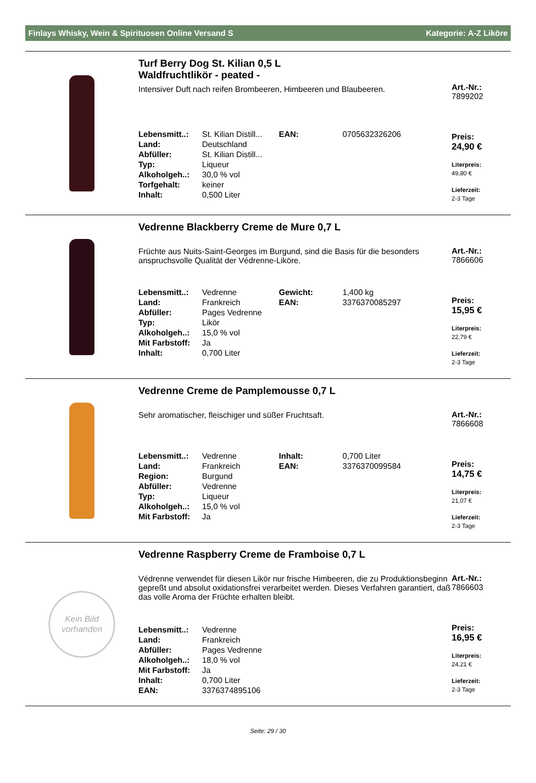Finlays Whisky, Wein & Spirituosen Online Versand S Kategorie: A-Z Liköre
Turf Berry Dog St. Kilian 0,5 L
Waldfruchtlikör - peated -
Intensiver Duft nach reifen Brombeeren, Himbeeren und Blaubeeren.
| Lebensmitt..: | St. Kilian Distill... | EAN: | 0705632326206 |
| Land: | Deutschland | | |
| Abfüller: | St. Kilian Distill... | | |
| Typ: | Liqueur | | |
| Alkoholgeh..: | 30,0 % vol | | |
| Torfgehalt: | keiner | | |
| Inhalt: | 0,500 Liter | | |
Art.-Nr.:
7899202
Preis:
24,90 €
Literpreis:
49,80 €
Lieferzeit:
2-3 Tage
Vedrenne Blackberry Creme de Mure 0,7 L
Früchte aus Nuits-Saint-Georges im Burgund, sind die Basis für die besonders anspruchsvolle Qualität der Védrenne-Liköre.
| Lebensmitt..: | Vedrenne | Gewicht: | 1,400 kg |
| Land: | Frankreich | EAN: | 3376370085297 |
| Abfüller: | Pages Vedrenne | | |
| Typ: | Likör | | |
| Alkoholgeh..: | 15,0 % vol | | |
| Mit Farbstoff: | Ja | | |
| Inhalt: | 0,700 Liter | | |
Art.-Nr.:
7866606
Preis:
15,95 €
Literpreis:
22,79 €
Lieferzeit:
2-3 Tage
Vedrenne Creme de Pamplemousse 0,7 L
Sehr aromatischer, fleischiger und süßer Fruchtsaft.
| Lebensmitt..: | Vedrenne | Inhalt: | 0,700 Liter |
| Land: | Frankreich | EAN: | 3376370099584 |
| Region: | Burgund | | |
| Abfüller: | Vedrenne | | |
| Typ: | Liqueur | | |
| Alkoholgeh..: | 15,0 % vol | | |
| Mit Farbstoff: | Ja | | |
Art.-Nr.:
7866608
Preis:
14,75 €
Literpreis:
21,07 €
Lieferzeit:
2-3 Tage
Kein Bild
vorhanden
Vedrenne Raspberry Creme de Framboise 0,7 L
Védrenne verwendet für diesen Likör nur frische Himbeeren, die zu Produktionsbeginn gepreßt und absolut oxidationsfrei verarbeitet werden. Dieses Verfahren garantiert, daß das volle Aroma der Früchte erhalten bleibt.
| Lebensmitt..: | Vedrenne |
| Land: | Frankreich |
| Abfüller: | Pages Vedrenne |
| Alkoholgeh..: | 18,0 % vol |
| Mit Farbstoff: | Ja |
| Inhalt: | 0,700 Liter |
| EAN: | 3376374895106 |
Art.-Nr.:
7866603
Preis:
16,95 €
Literpreis:
24,21 €
Lieferzeit:
2-3 Tage
Seite: 29 / 30